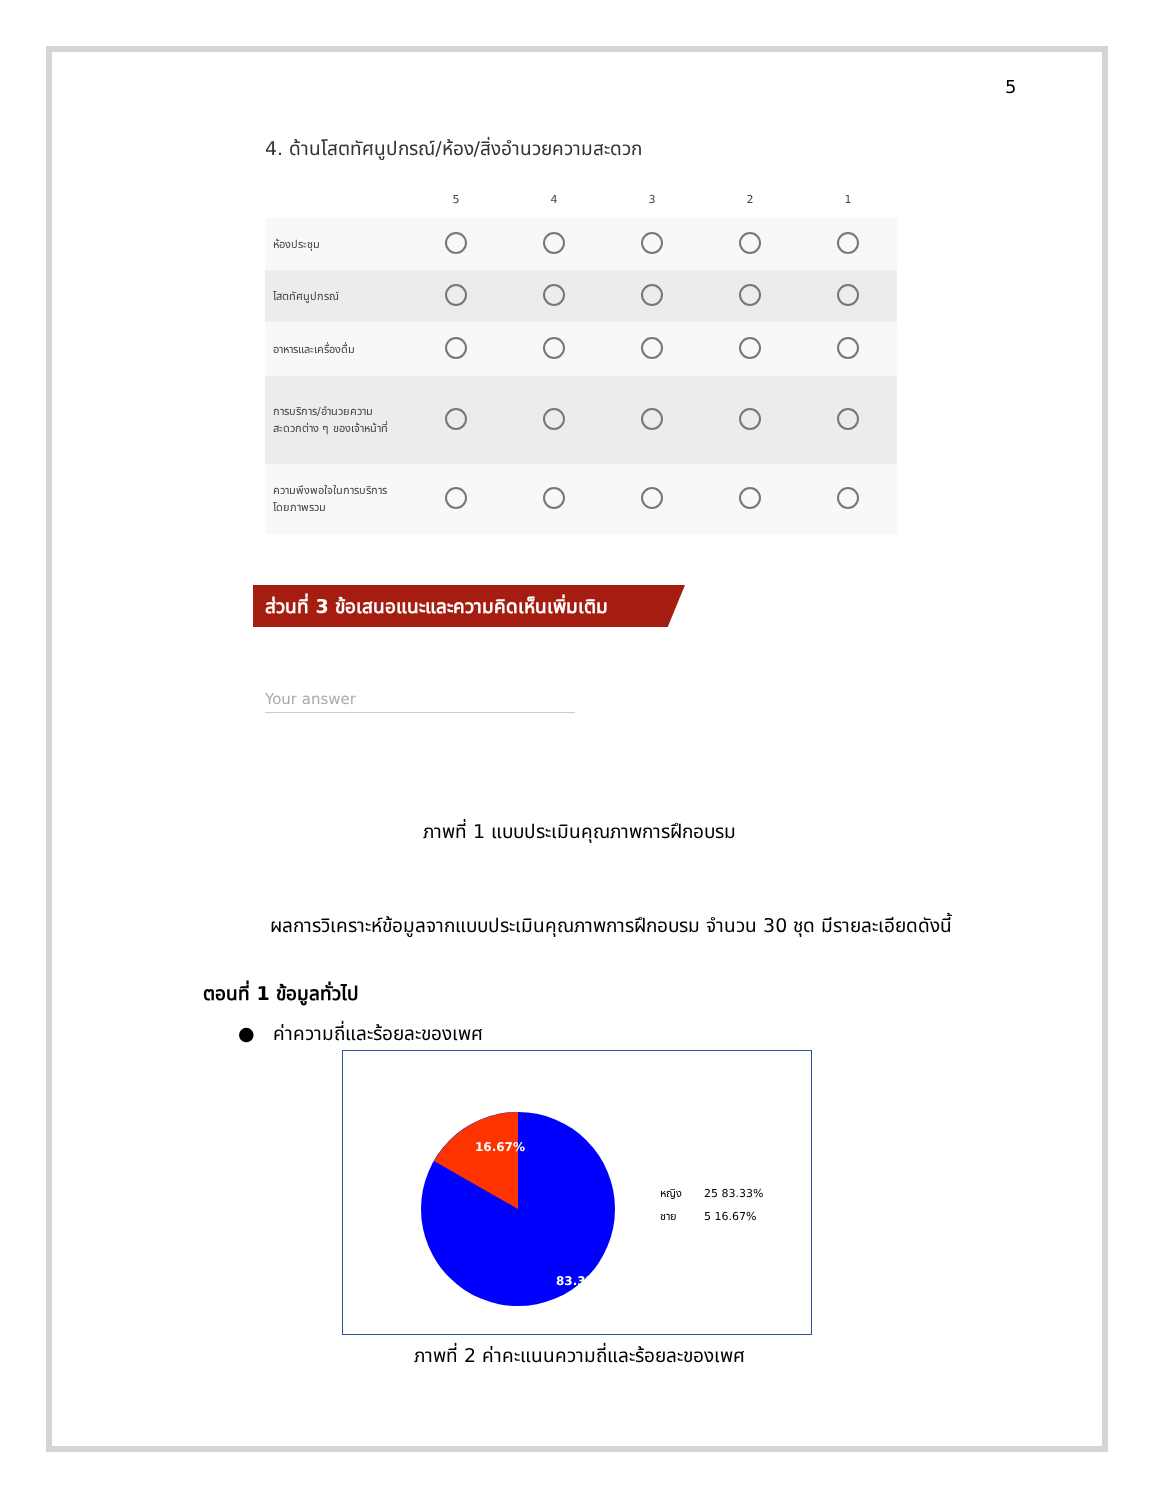5
4. ด้านโสตทัศนูปกรณ์/ห้อง/สิ่งอำนวยความสะดวก
| | 5 | 4 | 3 | 2 | 1 |
| --- | --- | --- | --- | --- | --- |
| ห้องประชุม | | | | | |
| โสตทัศนูปกรณ์ | | | | | |
| อาหารและเครื่องดื่ม | | | | | |
| การบริการ/อำนวยความสะดวกต่าง ๆ ของเจ้าหน้าที่ | | | | | |
| ความพึงพอใจในการบริการโดยภาพรวม | | | | | |
ส่วนที่ 3 ข้อเสนอแนะและความคิดเห็นเพิ่มเติม
Your answer
ภาพที่ 1 แบบประเมินคุณภาพการฝึกอบรม
ผลการวิเคราะห์ข้อมูลจากแบบประเมินคุณภาพการฝึกอบรม จำนวน 30 ชุด มีรายละเอียดดังนี้
ตอนที่ 1 ข้อมูลทั่วไป
● ค่าความถี่และร้อยละของเพศ
16.67%
83.33%
| หญิง | 25 83.33% |
| ชาย | 5 16.67% |
ภาพที่ 2 ค่าคะแนนความถี่และร้อยละของเพศ